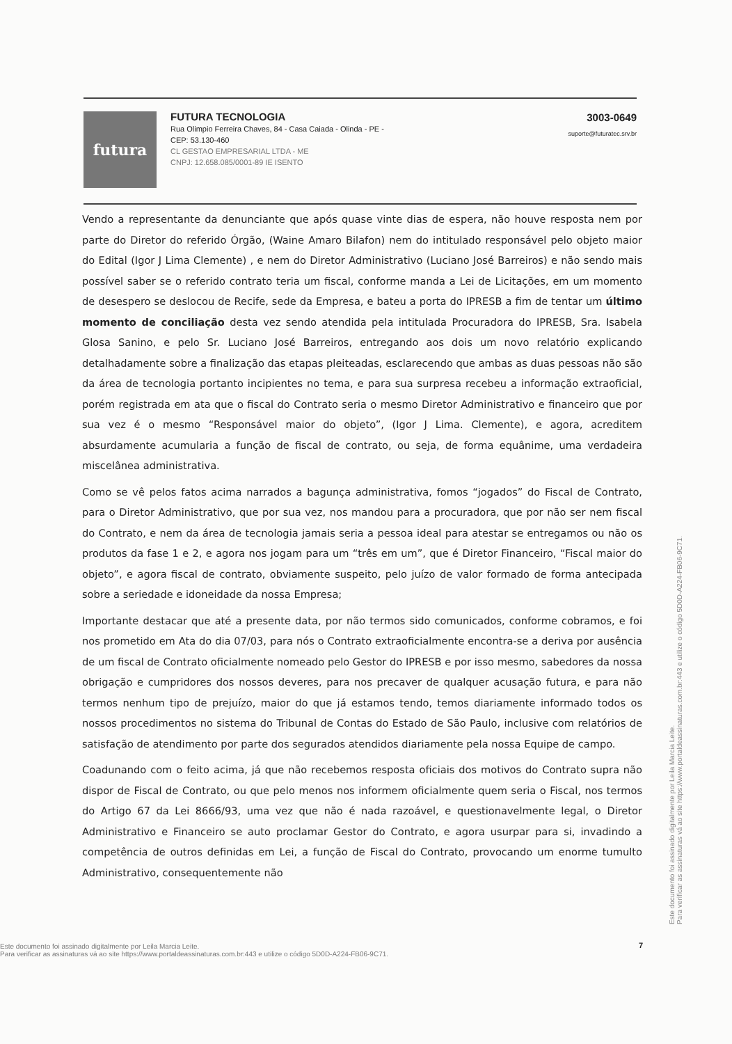futura
FUTURA TECNOLOGIA
Rua Olimpio Ferreira Chaves, 84 - Casa Caiada - Olinda - PE -
CEP: 53.130-460
CL GESTAO EMPRESARIAL LTDA - ME
CNPJ: 12.658.085/0001-89 IE ISENTO
3003-0649
suporte@futuratec.srv.br
Vendo a representante da denunciante que após quase vinte dias de espera, não houve resposta nem por parte do Diretor do referido Órgão, (Waine Amaro Bilafon) nem do intitulado responsável pelo objeto maior do Edital (Igor J Lima Clemente) , e nem do Diretor Administrativo (Luciano José Barreiros) e não sendo mais possível saber se o referido contrato teria um fiscal, conforme manda a Lei de Licitações, em um momento de desespero se deslocou de Recife, sede da Empresa, e bateu a porta do IPRESB a fim de tentar um último momento de conciliação desta vez sendo atendida pela intitulada Procuradora do IPRESB, Sra. Isabela Glosa Sanino, e pelo Sr. Luciano José Barreiros, entregando aos dois um novo relatório explicando detalhadamente sobre a finalização das etapas pleiteadas, esclarecendo que ambas as duas pessoas não são da área de tecnologia portanto incipientes no tema, e para sua surpresa recebeu a informação extraoficial, porém registrada em ata que o fiscal do Contrato seria o mesmo Diretor Administrativo e financeiro que por sua vez é o mesmo “Responsável maior do objeto”, (Igor J Lima. Clemente), e agora, acreditem absurdamente acumularia a função de fiscal de contrato, ou seja, de forma equânime, uma verdadeira miscelânea administrativa.
Como se vê pelos fatos acima narrados a bagunça administrativa, fomos “jogados” do Fiscal de Contrato, para o Diretor Administrativo, que por sua vez, nos mandou para a procuradora, que por não ser nem fiscal do Contrato, e nem da área de tecnologia jamais seria a pessoa ideal para atestar se entregamos ou não os produtos da fase 1 e 2, e agora nos jogam para um “três em um”, que é Diretor Financeiro, “Fiscal maior do objeto”, e agora fiscal de contrato, obviamente suspeito, pelo juízo de valor formado de forma antecipada sobre a seriedade e idoneidade da nossa Empresa;
Importante destacar que até a presente data, por não termos sido comunicados, conforme cobramos, e foi nos prometido em Ata do dia 07/03, para nós o Contrato extraoficialmente encontra-se a deriva por ausência de um fiscal de Contrato oficialmente nomeado pelo Gestor do IPRESB e por isso mesmo, sabedores da nossa obrigação e cumpridores dos nossos deveres, para nos precaver de qualquer acusação futura, e para não termos nenhum tipo de prejuízo, maior do que já estamos tendo, temos diariamente informado todos os nossos procedimentos no sistema do Tribunal de Contas do Estado de São Paulo, inclusive com relatórios de satisfação de atendimento por parte dos segurados atendidos diariamente pela nossa Equipe de campo.
Coadunando com o feito acima, já que não recebemos resposta oficiais dos motivos do Contrato supra não dispor de Fiscal de Contrato, ou que pelo menos nos informem oficialmente quem seria o Fiscal, nos termos do Artigo 67 da Lei 8666/93, uma vez que não é nada razoável, e questionavelmente legal, o Diretor Administrativo e Financeiro se auto proclamar Gestor do Contrato, e agora usurpar para si, invadindo a competência de outros definidas em Lei, a função de Fiscal do Contrato, provocando um enorme tumulto Administrativo, consequentemente não
7
Este documento foi assinado digitalmente por Leila Marcia Leite.
Para verificar as assinaturas vá ao site https://www.portaldeassinaturas.com.br:443 e utilize o código 5D0D-A224-FB06-9C71.
Este documento foi assinado digitalmente por Leila Marcia Leite.
Para verificar as assinaturas vá ao site https://www.portaldeassinaturas.com.br:443 e utilize o código 5D0D-A224-FB06-9C71.